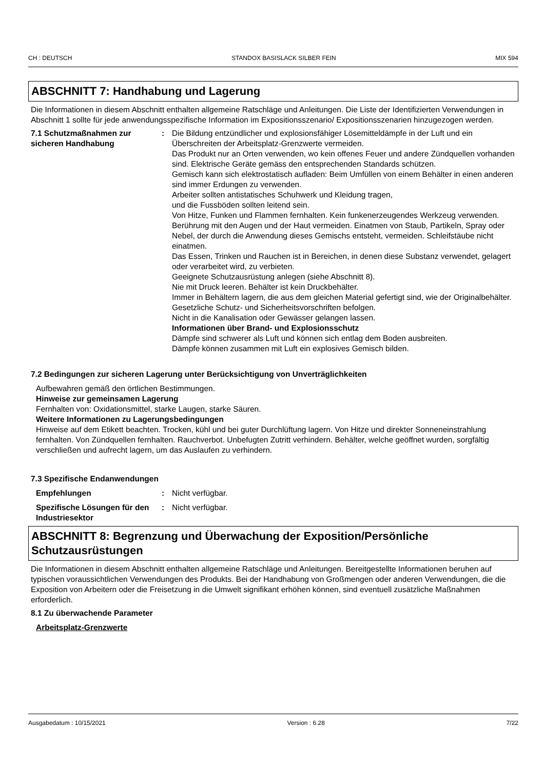CH : DEUTSCH STANDOX BASISLACK SILBER FEIN MIX 594
ABSCHNITT 7: Handhabung und Lagerung
Die Informationen in diesem Abschnitt enthalten allgemeine Ratschläge und Anleitungen. Die Liste der Identifizierten Verwendungen in Abschnitt 1 sollte für jede anwendungsspezifische Information im Expositionsszenario/ Expositionsszenarien hinzugezogen werden.
7.1 Schutzmaßnahmen zur sicheren Handhabung
: Die Bildung entzündlicher und explosionsfähiger Lösemitteldämpfe in der Luft und ein Überschreiten der Arbeitsplatz-Grenzwerte vermeiden.
Das Produkt nur an Orten verwenden, wo kein offenes Feuer und andere Zündquellen vorhanden sind. Elektrische Geräte gemäss den entsprechenden Standards schützen.
Gemisch kann sich elektrostatisch aufladen: Beim Umfüllen von einem Behälter in einen anderen sind immer Erdungen zu verwenden.
Arbeiter sollten antistatisches Schuhwerk und Kleidung tragen,
und die Fussböden sollten leitend sein.
Von Hitze, Funken und Flammen fernhalten. Kein funkenerzeugendes Werkzeug verwenden.
Berührung mit den Augen und der Haut vermeiden. Einatmen von Staub, Partikeln, Spray oder Nebel, der durch die Anwendung dieses Gemischs entsteht, vermeiden. Schleifstäube nicht einatmen.
Das Essen, Trinken und Rauchen ist in Bereichen, in denen diese Substanz verwendet, gelagert oder verarbeitet wird, zu verbieten.
Geeignete Schutzausrüstung anlegen (siehe Abschnitt 8).
Nie mit Druck leeren. Behälter ist kein Druckbehälter.
Immer in Behältern lagern, die aus dem gleichen Material gefertigt sind, wie der Originalbehälter.
Gesetzliche Schutz- und Sicherheitsvorschriften befolgen.
Nicht in die Kanalisation oder Gewässer gelangen lassen.
Informationen über Brand- und Explosionsschutz
Dämpfe sind schwerer als Luft und können sich entlag dem Boden ausbreiten.
Dämpfe können zusammen mit Luft ein explosives Gemisch bilden.
7.2 Bedingungen zur sicheren Lagerung unter Berücksichtigung von Unverträglichkeiten
Aufbewahren gemäß den örtlichen Bestimmungen.
Hinweise zur gemeinsamen Lagerung
Fernhalten von: Oxidationsmittel, starke Laugen, starke Säuren.
Weitere Informationen zu Lagerungsbedingungen
Hinweise auf dem Etikett beachten. Trocken, kühl und bei guter Durchlüftung lagern. Von Hitze und direkter Sonneneinstrahlung fernhalten. Von Zündquellen fernhalten. Rauchverbot. Unbefugten Zutritt verhindern. Behälter, welche geöffnet wurden, sorgfältig verschließen und aufrecht lagern, um das Auslaufen zu verhindern.
7.3 Spezifische Endanwendungen
Empfehlungen : Nicht verfügbar.
Spezifische Lösungen für den Industriesektor
: Nicht verfügbar.
ABSCHNITT 8: Begrenzung und Überwachung der Exposition/Persönliche Schutzausrüstungen
Die Informationen in diesem Abschnitt enthalten allgemeine Ratschläge und Anleitungen. Bereitgestellte Informationen beruhen auf typischen voraussichtlichen Verwendungen des Produkts. Bei der Handhabung von Großmengen oder anderen Verwendungen, die die Exposition von Arbeitern oder die Freisetzung in die Umwelt signifikant erhöhen können, sind eventuell zusätzliche Maßnahmen erforderlich.
8.1 Zu überwachende Parameter
Arbeitsplatz-Grenzwerte
Ausgabedatum : 10/15/2021 Version : 6.28 7/22